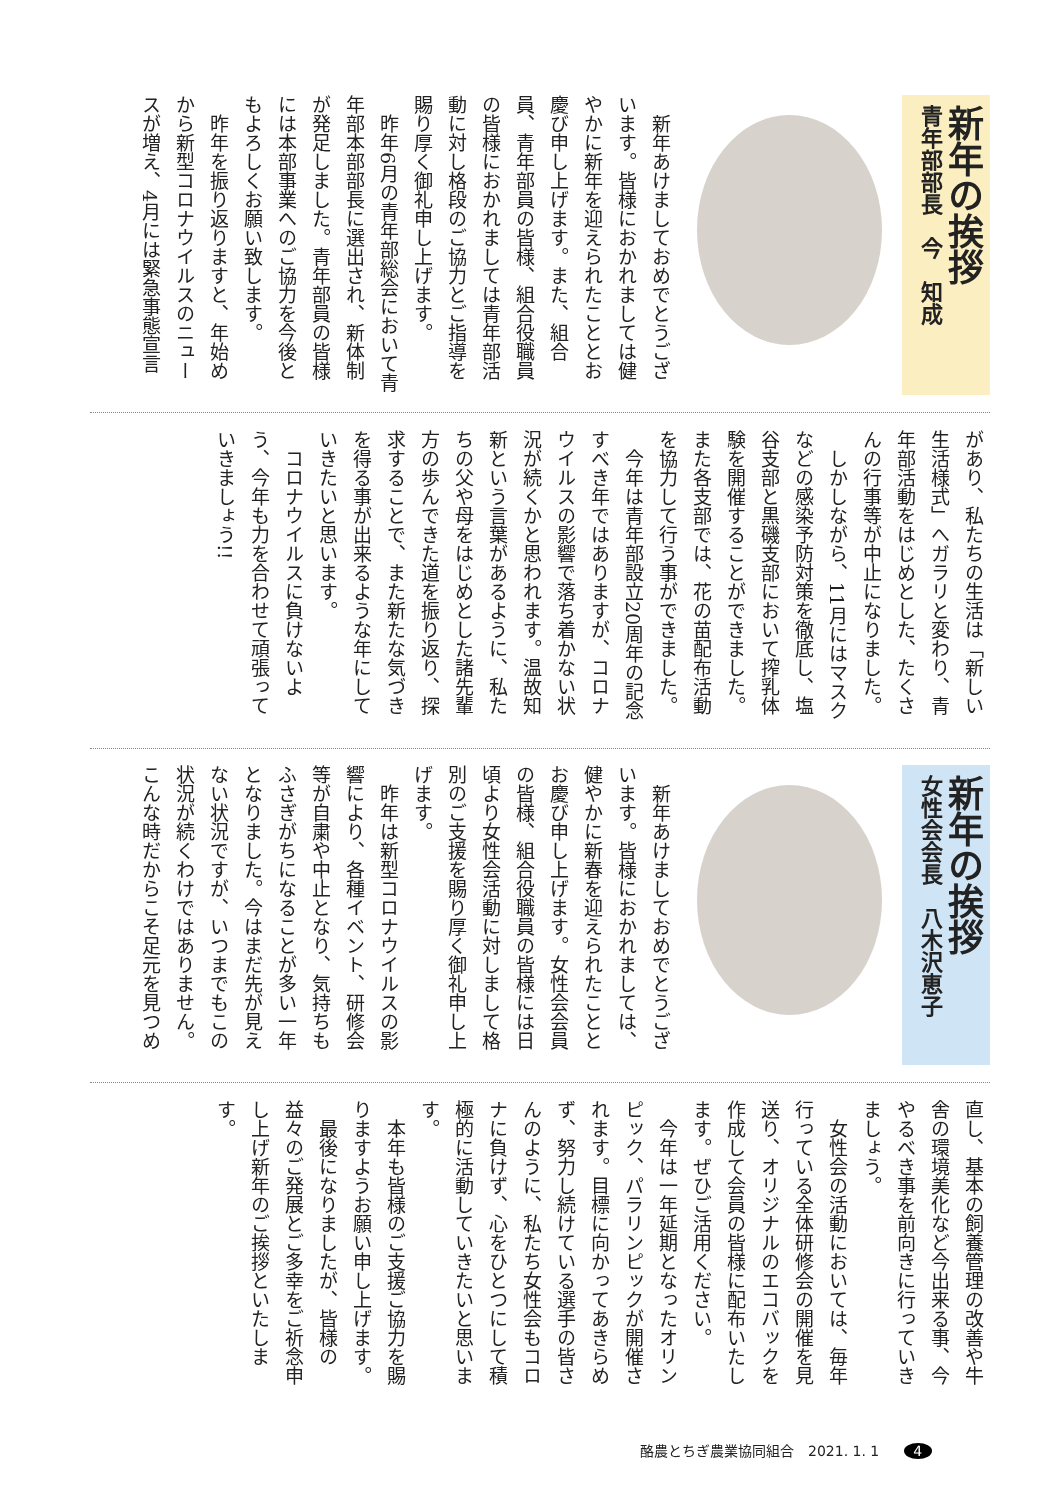新年の挨拶
青年部部長　今　知成
　新年あけましておめでとうございます。皆様におかれましては健やかに新年を迎えられたこととお慶び申し上げます。また、組合員、青年部員の皆様、組合役職員の皆様におかれましては青年部活動に対し格段のご協力とご指導を賜り厚く御礼申し上げます。
　昨年6月の青年部総会において青年部本部部長に選出され、新体制が発足しました。青年部員の皆様には本部事業へのご協力を今後ともよろしくお願い致します。
　昨年を振り返りますと、年始めから新型コロナウイルスのニュースが増え、4月には緊急事態宣言
があり、私たちの生活は「新しい生活様式」へガラリと変わり、青年部活動をはじめとした、たくさんの行事等が中止になりました。
　しかしながら、11月にはマスクなどの感染予防対策を徹底し、塩谷支部と黒磯支部において搾乳体験を開催することができました。また各支部では、花の苗配布活動を協力して行う事ができました。
　今年は青年部設立20周年の記念すべき年ではありますが、コロナウイルスの影響で落ち着かない状況が続くかと思われます。温故知新という言葉があるように、私たちの父や母をはじめとした諸先輩方の歩んできた道を振り返り、探求することで、また新たな気づきを得る事が出来るような年にしていきたいと思います。
　コロナウイルスに負けないよう、今年も力を合わせて頑張っていきましょう!!
新年の挨拶
女性会会長　八木沢恵子
　新年あけましておめでとうございます。皆様におかれましては、健やかに新春を迎えられたこととお慶び申し上げます。女性会会員の皆様、組合役職員の皆様には日頃より女性会活動に対しまして格別のご支援を賜り厚く御礼申し上げます。
　昨年は新型コロナウイルスの影響により、各種イベント、研修会等が自粛や中止となり、気持ちもふさぎがちになることが多い一年となりました。今はまだ先が見えない状況ですが、いつまでもこの状況が続くわけではありません。こんな時だからこそ足元を見つめ
直し、基本の飼養管理の改善や牛舎の環境美化など今出来る事、今やるべき事を前向きに行っていきましょう。
　女性会の活動においては、毎年行っている全体研修会の開催を見送り、オリジナルのエコバックを作成して会員の皆様に配布いたします。ぜひご活用ください。
　今年は一年延期となったオリンピック、パラリンピックが開催されます。目標に向かってあきらめず、努力し続けている選手の皆さんのように、私たち女性会もコロナに負けず、心をひとつにして積極的に活動していきたいと思います。
　本年も皆様のご支援ご協力を賜りますようお願い申し上げます。
　最後になりましたが、皆様の益々のご発展とご多幸をご祈念申し上げ新年のご挨拶といたします。
酪農とちぎ農業協同組合　2021. 1. 1 4